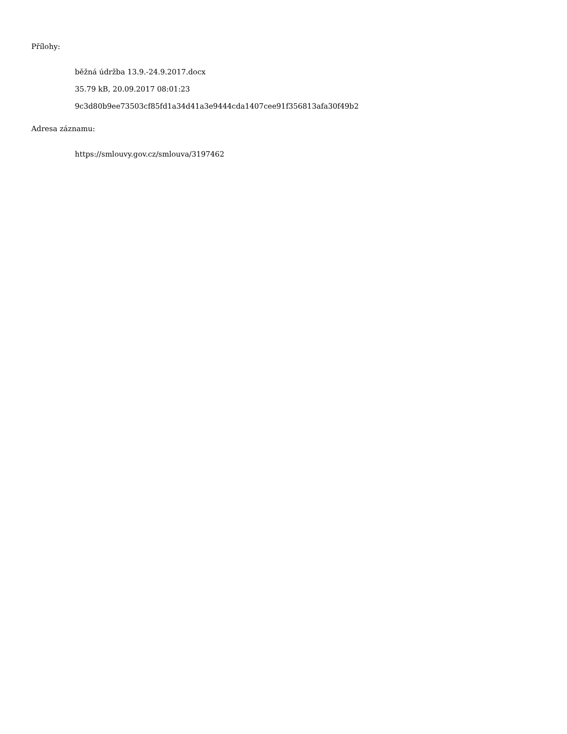Přílohy:
běžná údržba 13.9.-24.9.2017.docx
35.79 kB, 20.09.2017 08:01:23
9c3d80b9ee73503cf85fd1a34d41a3e9444cda1407cee91f356813afa30f49b2
Adresa záznamu:
https://smlouvy.gov.cz/smlouva/3197462